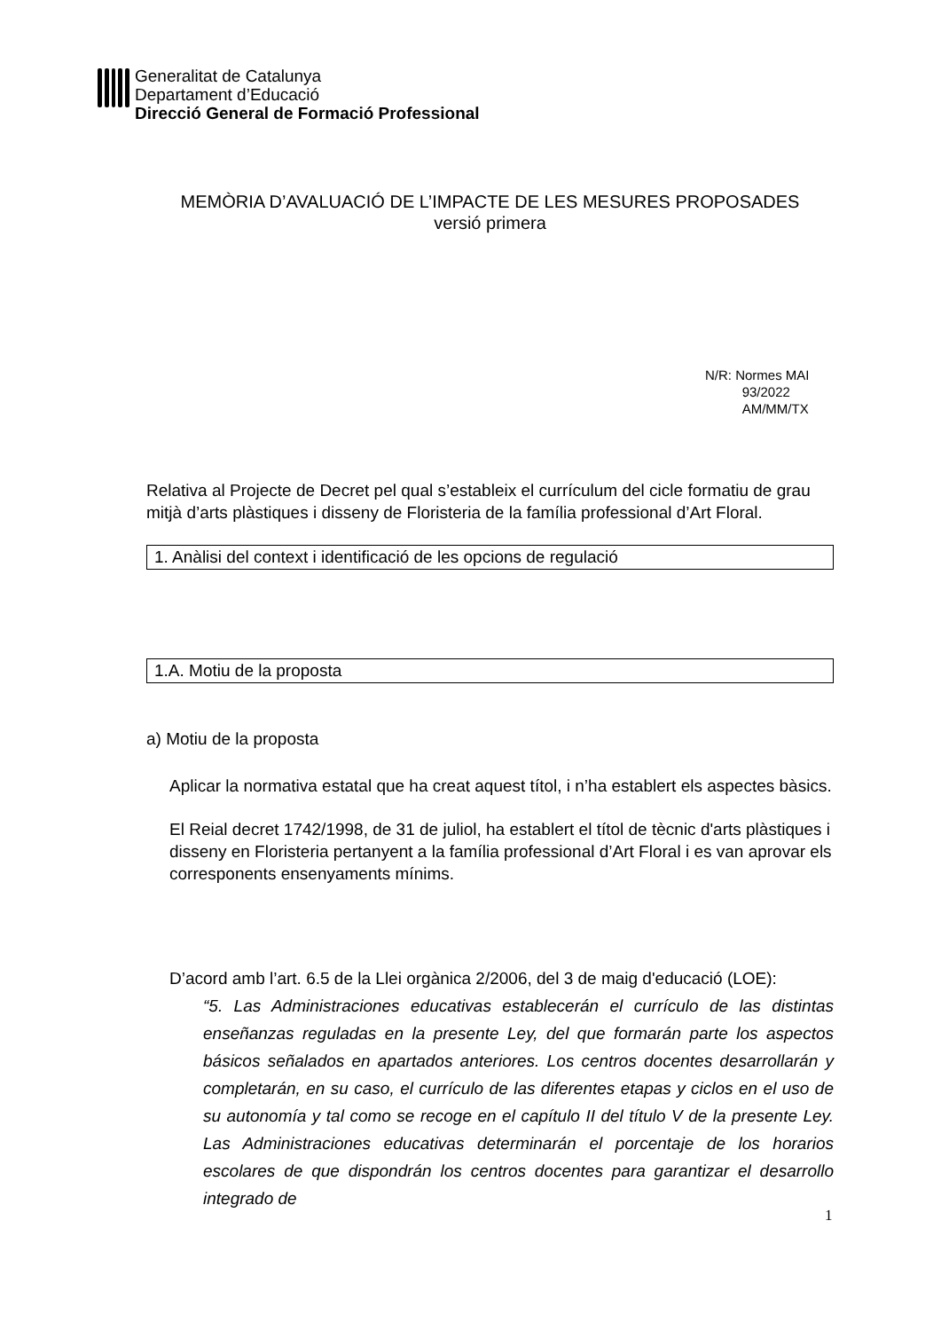Generalitat de Catalunya
Departament d’Educació
Direcció General de Formació Professional
MEMÒRIA D’AVALUACIÓ DE L’IMPACTE DE LES MESURES PROPOSADES
versió primera
N/R: Normes MAI
93/2022
AM/MM/TX
Relativa al Projecte de Decret pel qual s’estableix el currículum del cicle formatiu de grau mitjà d’arts plàstiques i disseny de Floristeria de la família professional d’Art Floral.
1. Anàlisi del context i identificació de les opcions de regulació
1.A. Motiu de la proposta
a) Motiu de la proposta
Aplicar la normativa estatal que ha creat aquest títol, i n’ha establert els aspectes bàsics.
El Reial decret 1742/1998, de 31 de juliol, ha establert el títol de tècnic d'arts plàstiques i disseny en Floristeria pertanyent a la família professional d’Art Floral i es van aprovar els corresponents ensenyaments mínims.
D’acord amb l’art. 6.5 de la Llei orgànica 2/2006, del 3 de maig d'educació (LOE):
“5. Las Administraciones educativas establecerán el currículo de las distintas enseñanzas reguladas en la presente Ley, del que formarán parte los aspectos básicos señalados en apartados anteriores. Los centros docentes desarrollarán y completarán, en su caso, el currículo de las diferentes etapas y ciclos en el uso de su autonomía y tal como se recoge en el capítulo II del título V de la presente Ley. Las Administraciones educativas determinarán el porcentaje de los horarios escolares de que dispondrán los centros docentes para garantizar el desarrollo integrado de
1